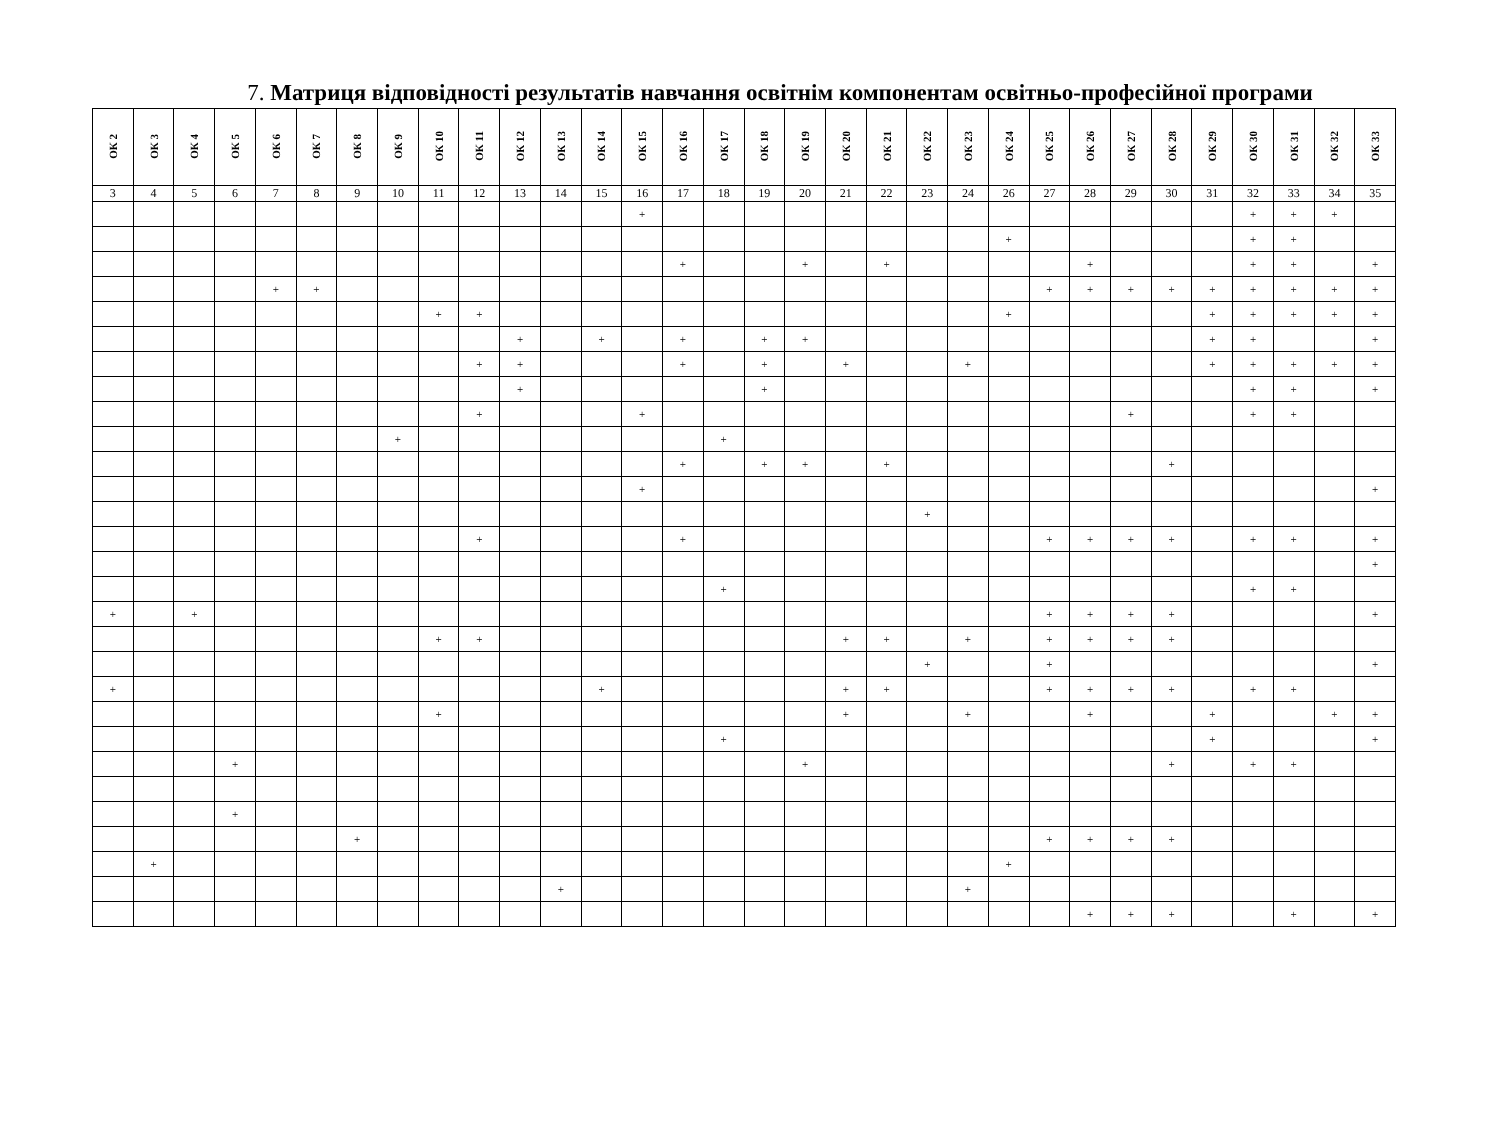7. Матриця відповідності результатів навчання освітнім компонентам освітньо-професійної програми
| ОК 2 | ОК 3 | ОК 4 | ОК 5 | ОК 6 | ОК 7 | ОК 8 | ОК 9 | ОК 10 | ОК 11 | ОК 12 | ОК 13 | ОК 14 | ОК 15 | ОК 16 | ОК 17 | ОК 18 | ОК 19 | ОК 20 | ОК 21 | ОК 22 | ОК 23 | ОК 24 | ОК 25 | ОК 26 | ОК 27 | ОК 28 | ОК 29 | ОК 30 | ОК 31 | ОК 32 | ОК 33 |
| --- | --- | --- | --- | --- | --- | --- | --- | --- | --- | --- | --- | --- | --- | --- | --- | --- | --- | --- | --- | --- | --- | --- | --- | --- | --- | --- | --- | --- | --- | --- | --- |
| 3 | 4 | 5 | 6 | 7 | 8 | 9 | 10 | 11 | 12 | 13 | 14 | 15 | 16 | 17 | 18 | 19 | 20 | 21 | 22 | 23 | 24 | 26 | 27 | 28 | 29 | 30 | 31 | 32 | 33 | 34 | 35 |
| | | | | | | | | | | | | | + | | | | | | | | | | | | | | | + | + | + | |
| | | | | | | | | | | | | | | | | | | | | | | + | | | | | | + | + | | |
| | | | | | | | | | | | | | | + | | | + | | + | | | | | + | | | | + | + | | + |
| | | | | + | + | | | | | | | | | | | | | | | | | | + | + | + | + | + | + | + | + | + |
| | | | | | | | | + | + | | | | | | | | | | | | | + | | | | | + | + | + | + | + |
| | | | | | | | | | | + | | + | | + | | + | + | | | | | | | | | | + | + | | | + |
| | | | | | | | | | + | + | | | | + | | + | | + | | | + | | | | | | + | + | + | + | + |
| | | | | | | | | | | + | | | | | | + | | | | | | | | | | | | + | + | | + |
| | | | | | | | | | + | | | | + | | | | | | | | | | | | + | | | + | + | | |
| | | | | | | | + | | | | | | | | + | | | | | | | | | | | | | | | | |
| | | | | | | | | | | | | | | + | | + | + | | + | | | | | | | + | | | | | |
| | | | | | | | | | | | | | + | | | | | | | | | | | | | | | | | | + |
| | | | | | | | | | | | | | | | | | | | | + | | | | | | | | | | | |
| | | | | | | | | | + | | | | | + | | | | | | | | | + | + | + | + | | + | + | | + |
| | | | | | | | | | | | | | | | | | | | | | | | | | | | | | | | + |
| | | | | | | | | | | | | | | | + | | | | | | | | | | | | | + | + | | |
| + | | + | | | | | | | | | | | | | | | | | | | | | + | + | + | + | | | | | + |
| | | | | | | | | + | + | | | | | | | | | + | + | | + | | + | + | + | + | | | | | |
| | | | | | | | | | | | | | | | | | | | | + | | | + | | | | | | | | + |
| + | | | | | | | | | | | | + | | | | | | + | + | | | | + | + | + | + | | + | + | | |
| | | | | | | | | + | | | | | | | | | | + | | | + | | | + | | | + | | | + | + |
| | | | | | | | | | | | | | | | + | | | | | | | | | | | | + | | | | + |
| | | | + | | | | | | | | | | | | | | + | | | | | | | | | + | | + | + | | |
| | | | + | | | | | | | | | | | | | | | | | | | | | | | | | | | | |
| | | | | | | + | | | | | | | | | | | | | | | | | + | + | + | + | | | | | |
| | + | | | | | | | | | | | | | | | | | | | | | + | | | | | | | | | |
| | | | | | | | | | | | + | | | | | | | | | | + | | | | | | | | | | |
| | | | | | | | | | | | | | | | | | | | | | | | | + | + | + | | | + | | + |